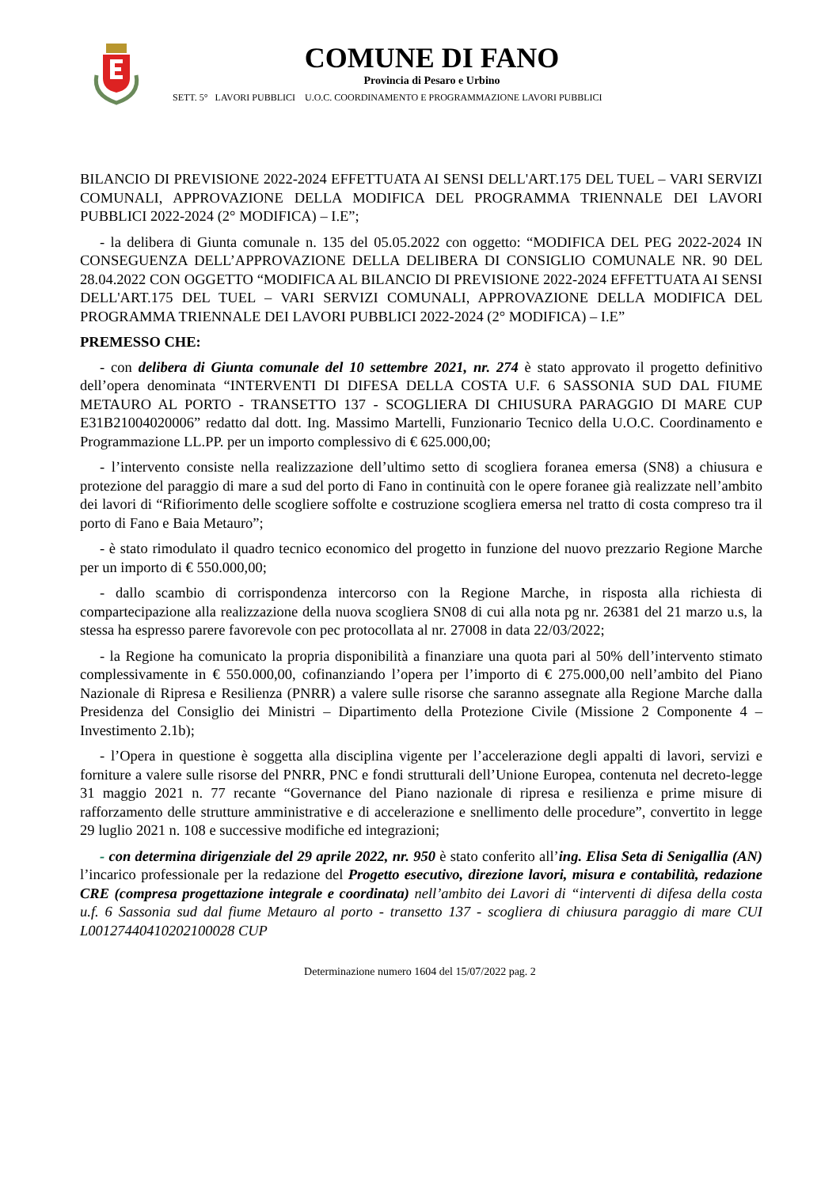COMUNE DI FANO
Provincia di Pesaro e Urbino
SETT. 5° LAVORI PUBBLICI U.O.C. COORDINAMENTO E PROGRAMMAZIONE LAVORI PUBBLICI
BILANCIO DI PREVISIONE 2022-2024 EFFETTUATA AI SENSI DELL'ART.175 DEL TUEL – VARI SERVIZI COMUNALI, APPROVAZIONE DELLA MODIFICA DEL PROGRAMMA TRIENNALE DEI LAVORI PUBBLICI 2022-2024 (2° MODIFICA) – I.E”;
- la delibera di Giunta comunale n. 135 del 05.05.2022 con oggetto: “MODIFICA DEL PEG 2022-2024 IN CONSEGUENZA DELL’APPROVAZIONE DELLA DELIBERA DI CONSIGLIO COMUNALE NR. 90 DEL 28.04.2022 CON OGGETTO “MODIFICA AL BILANCIO DI PREVISIONE 2022-2024 EFFETTUATA AI SENSI DELL'ART.175 DEL TUEL – VARI SERVIZI COMUNALI, APPROVAZIONE DELLA MODIFICA DEL PROGRAMMA TRIENNALE DEI LAVORI PUBBLICI 2022-2024 (2° MODIFICA) – I.E”
PREMESSO CHE:
- con delibera di Giunta comunale del 10 settembre 2021, nr. 274 è stato approvato il progetto definitivo dell’opera denominata “INTERVENTI DI DIFESA DELLA COSTA U.F. 6 SASSONIA SUD DAL FIUME METAURO AL PORTO - TRANSETTO 137 - SCOGLIERA DI CHIUSURA PARAGGIO DI MARE CUP E31B21004020006” redatto dal dott. Ing. Massimo Martelli, Funzionario Tecnico della U.O.C. Coordinamento e Programmazione LL.PP. per un importo complessivo di € 625.000,00;
- l’intervento consiste nella realizzazione dell’ultimo setto di scogliera foranea emersa (SN8) a chiusura e protezione del paraggio di mare a sud del porto di Fano in continuità con le opere foranee già realizzate nell’ambito dei lavori di “Rifiorimento delle scogliere soffolte e costruzione scogliera emersa nel tratto di costa compreso tra il porto di Fano e Baia Metauro”;
- è stato rimodulato il quadro tecnico economico del progetto in funzione del nuovo prezzario Regione Marche per un importo di € 550.000,00;
- dallo scambio di corrispondenza intercorso con la Regione Marche, in risposta alla richiesta di compartecipazione alla realizzazione della nuova scogliera SN08 di cui alla nota pg nr. 26381 del 21 marzo u.s, la stessa ha espresso parere favorevole con pec protocollata al nr. 27008 in data 22/03/2022;
- la Regione ha comunicato la propria disponibilità a finanziare una quota pari al 50% dell’intervento stimato complessivamente in € 550.000,00, cofinanziando l’opera per l’importo di € 275.000,00 nell’ambito del Piano Nazionale di Ripresa e Resilienza (PNRR) a valere sulle risorse che saranno assegnate alla Regione Marche dalla Presidenza del Consiglio dei Ministri – Dipartimento della Protezione Civile (Missione 2 Componente 4 – Investimento 2.1b);
- l’Opera in questione è soggetta alla disciplina vigente per l’accelerazione degli appalti di lavori, servizi e forniture a valere sulle risorse del PNRR, PNC e fondi strutturali dell’Unione Europea, contenuta nel decreto-legge 31 maggio 2021 n. 77 recante “Governance del Piano nazionale di ripresa e resilienza e prime misure di rafforzamento delle strutture amministrative e di accelerazione e snellimento delle procedure”, convertito in legge 29 luglio 2021 n. 108 e successive modifiche ed integrazioni;
- con determina dirigenziale del 29 aprile 2022, nr. 950 è stato conferito all’ing. Elisa Seta di Senigallia (AN) l’incarico professionale per la redazione del Progetto esecutivo, direzione lavori, misura e contabilità, redazione CRE (compresa progettazione integrale e coordinata) nell’ambito dei Lavori di “interventi di difesa della costa u.f. 6 Sassonia sud dal fiume Metauro al porto - transetto 137 - scogliera di chiusura paraggio di mare CUI L00127440410202100028 CUP
Determinazione numero 1604 del 15/07/2022 pag. 2